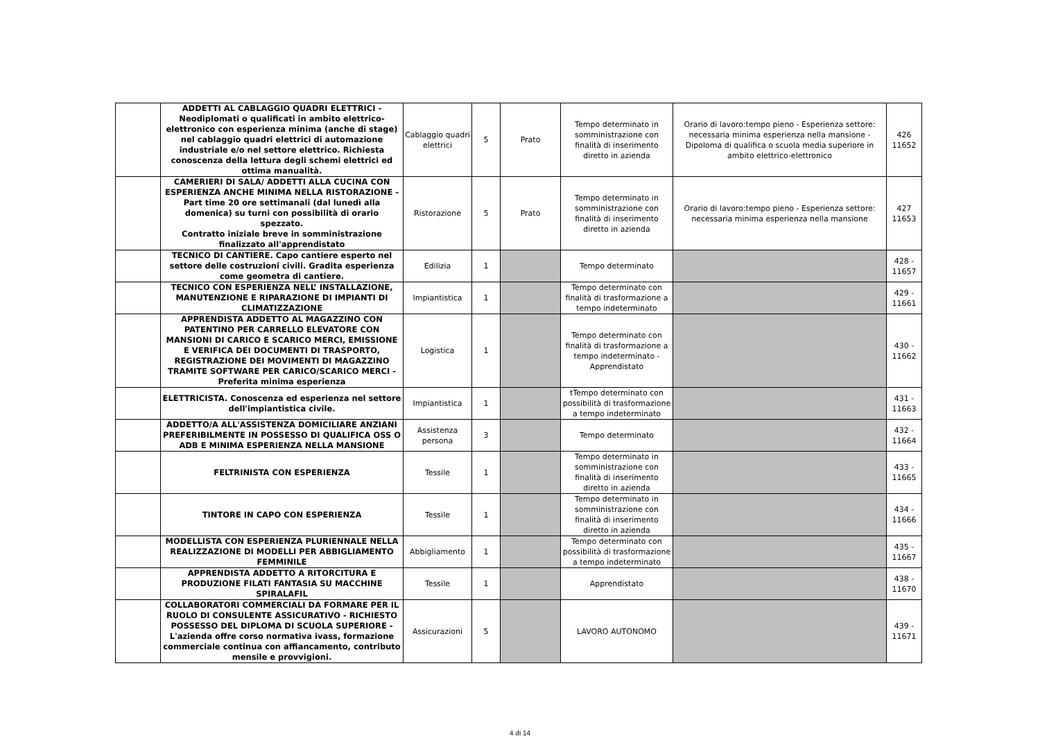| | ADDETTI AL CABLAGGIO QUADRI ELETTRICI - Neodiplomati o qualificati in ambito elettrico-elettronico con esperienza minima (anche di stage) nel cablaggio quadri elettrici di automazione industriale e/o nel settore elettrico. Richiesta conoscenza della lettura degli schemi elettrici ed ottima manualità. | Cablaggio quadri elettrici | 5 | Prato | Tempo determinato in somministrazione con finalità di inserimento diretto in azienda | Orario di lavoro:tempo pieno - Esperienza settore: necessaria minima esperienza nella mansione - Dipoloma di qualifica o scuola media superiore in ambito elettrico-elettronico | 426 11652 |
| | CAMERIERI DI SALA/ ADDETTI ALLA CUCINA CON ESPERIENZA ANCHE MINIMA NELLA RISTORAZIONE - Part time 20 ore settimanali (dal lunedì alla domenica) su turni con possibilità di orario spezzato. Contratto iniziale breve in somministrazione finalizzato all'apprendistato | Ristorazione | 5 | Prato | Tempo determinato in somministrazione con finalità di inserimento diretto in azienda | Orario di lavoro:tempo pieno - Esperienza settore: necessaria minima esperienza nella mansione | 427 11653 |
| | TECNICO DI CANTIERE. Capo cantiere esperto nel settore delle costruzioni civili. Gradita esperienza come geometra di cantiere. | Edilizia | 1 | | Tempo determinato | | 428 - 11657 |
| | TECNICO CON ESPERIENZA NELL’ INSTALLAZIONE, MANUTENZIONE E RIPARAZIONE DI IMPIANTI DI CLIMATIZZAZIONE | Impiantistica | 1 | | Tempo determinato con finalità di trasformazione a tempo indeterminato | | 429 - 11661 |
| | APPRENDISTA ADDETTO AL MAGAZZINO CON PATENTINO PER CARRELLO ELEVATORE CON MANSIONI DI CARICO E SCARICO MERCI, EMISSIONE E VERIFICA DEI DOCUMENTI DI TRASPORTO, REGISTRAZIONE DEI MOVIMENTI DI MAGAZZINO TRAMITE SOFTWARE PER CARICO/SCARICO MERCI - Preferita minima esperienza | Logistica | 1 | | Tempo determinato con finalità di trasformazione a tempo indeterminato - Apprendistato | | 430 - 11662 |
| | ELETTRICISTA. Conoscenza ed esperienza nel settore dell'impiantistica civile. | Impiantistica | 1 | | tTempo determinato con possibilità di trasformazione a tempo indeterminato | | 431 - 11663 |
| | ADDETTO/A ALL'ASSISTENZA DOMICILIARE ANZIANI PREFERIBILMENTE IN POSSESSO DI QUALIFICA OSS O ADB E MINIMA ESPERIENZA NELLA MANSIONE | Assistenza persona | 3 | | Tempo determinato | | 432 - 11664 |
| | FELTRINISTA CON ESPERIENZA | Tessile | 1 | | Tempo determinato in somministrazione con finalità di inserimento diretto in azienda | | 433 - 11665 |
| | TINTORE IN CAPO CON ESPERIENZA | Tessile | 1 | | Tempo determinato in somministrazione con finalità di inserimento diretto in azienda | | 434 - 11666 |
| | MODELLISTA CON ESPERIENZA PLURIENNALE NELLA REALIZZAZIONE DI MODELLI PER ABBIGLIAMENTO FEMMINILE | Abbigliamento | 1 | | Tempo determinato con possibilità di trasformazione a tempo indeterminato | | 435 - 11667 |
| | APPRENDISTA ADDETTO A RITORCITURA E PRODUZIONE FILATI FANTASIA SU MACCHINE SPIRALAFIL | Tessile | 1 | | Apprendistato | | 438 - 11670 |
| | COLLABORATORI COMMERCIALI DA FORMARE PER IL RUOLO DI CONSULENTE ASSICURATIVO - RICHIESTO POSSESSO DEL DIPLOMA DI SCUOLA SUPERIORE - L'azienda offre corso normativa ivass, formazione commerciale continua con affiancamento, contributo mensile e provvigioni. | Assicurazioni | 5 | | LAVORO AUTONOMO | | 439 - 11671 |
4 di 14